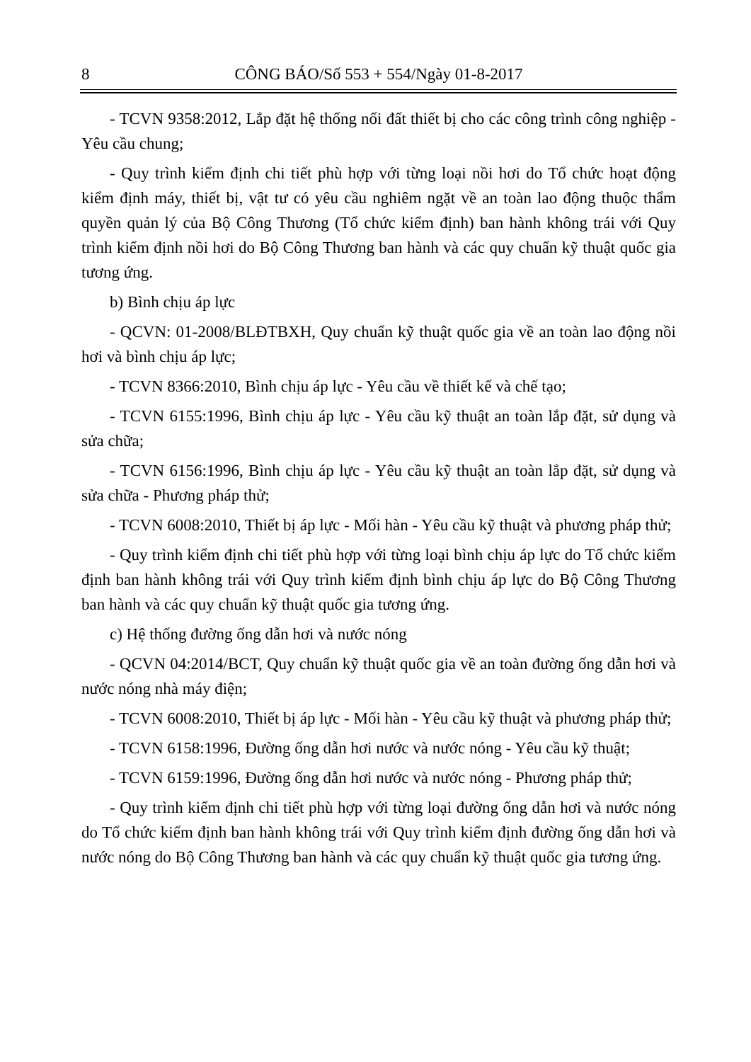8 CÔNG BÁO/Số 553 + 554/Ngày 01-8-2017
- TCVN 9358:2012, Lắp đặt hệ thống nối đất thiết bị cho các công trình công nghiệp - Yêu cầu chung;
- Quy trình kiểm định chi tiết phù hợp với từng loại nồi hơi do Tổ chức hoạt động kiểm định máy, thiết bị, vật tư có yêu cầu nghiêm ngặt về an toàn lao động thuộc thẩm quyền quản lý của Bộ Công Thương (Tổ chức kiểm định) ban hành không trái với Quy trình kiểm định nồi hơi do Bộ Công Thương ban hành và các quy chuẩn kỹ thuật quốc gia tương ứng.
b) Bình chịu áp lực
- QCVN: 01-2008/BLĐTBXH, Quy chuẩn kỹ thuật quốc gia về an toàn lao động nồi hơi và bình chịu áp lực;
- TCVN 8366:2010, Bình chịu áp lực - Yêu cầu về thiết kế và chế tạo;
- TCVN 6155:1996, Bình chịu áp lực - Yêu cầu kỹ thuật an toàn lắp đặt, sử dụng và sửa chữa;
- TCVN 6156:1996, Bình chịu áp lực - Yêu cầu kỹ thuật an toàn lắp đặt, sử dụng và sửa chữa - Phương pháp thử;
- TCVN 6008:2010, Thiết bị áp lực - Mối hàn - Yêu cầu kỹ thuật và phương pháp thử;
- Quy trình kiểm định chi tiết phù hợp với từng loại bình chịu áp lực do Tổ chức kiểm định ban hành không trái với Quy trình kiểm định bình chịu áp lực do Bộ Công Thương ban hành và các quy chuẩn kỹ thuật quốc gia tương ứng.
c) Hệ thống đường ống dẫn hơi và nước nóng
- QCVN 04:2014/BCT, Quy chuẩn kỹ thuật quốc gia về an toàn đường ống dẫn hơi và nước nóng nhà máy điện;
- TCVN 6008:2010, Thiết bị áp lực - Mối hàn - Yêu cầu kỹ thuật và phương pháp thử;
- TCVN 6158:1996, Đường ống dẫn hơi nước và nước nóng - Yêu cầu kỹ thuật;
- TCVN 6159:1996, Đường ống dẫn hơi nước và nước nóng - Phương pháp thử;
- Quy trình kiểm định chi tiết phù hợp với từng loại đường ống dẫn hơi và nước nóng do Tổ chức kiểm định ban hành không trái với Quy trình kiểm định đường ống dẫn hơi và nước nóng do Bộ Công Thương ban hành và các quy chuẩn kỹ thuật quốc gia tương ứng.